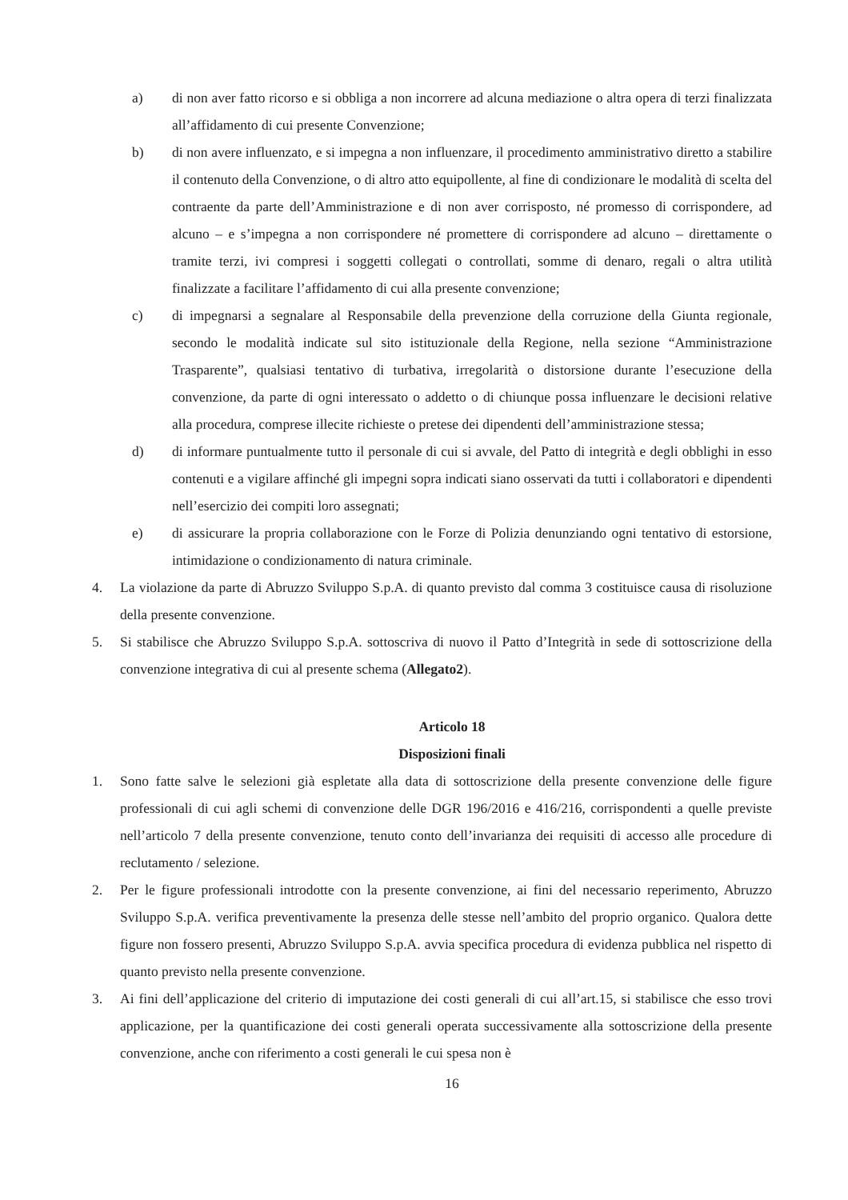a) di non aver fatto ricorso e si obbliga a non incorrere ad alcuna mediazione o altra opera di terzi finalizzata all’affidamento di cui presente Convenzione;
b) di non avere influenzato, e si impegna a non influenzare, il procedimento amministrativo diretto a stabilire il contenuto della Convenzione, o di altro atto equipollente, al fine di condizionare le modalità di scelta del contraente da parte dell’Amministrazione e di non aver corrisposto, né promesso di corrispondere, ad alcuno – e s’impegna a non corrispondere né promettere di corrispondere ad alcuno – direttamente o tramite terzi, ivi compresi i soggetti collegati o controllati, somme di denaro, regali o altra utilità finalizzate a facilitare l’affidamento di cui alla presente convenzione;
c) di impegnarsi a segnalare al Responsabile della prevenzione della corruzione della Giunta regionale, secondo le modalità indicate sul sito istituzionale della Regione, nella sezione “Amministrazione Trasparente”, qualsiasi tentativo di turbativa, irregolarità o distorsione durante l’esecuzione della convenzione, da parte di ogni interessato o addetto o di chiunque possa influenzare le decisioni relative alla procedura, comprese illecite richieste o pretese dei dipendenti dell’amministrazione stessa;
d) di informare puntualmente tutto il personale di cui si avvale, del Patto di integrità e degli obblighi in esso contenuti e a vigilare affinché gli impegni sopra indicati siano osservati da tutti i collaboratori e dipendenti nell’esercizio dei compiti loro assegnati;
e) di assicurare la propria collaborazione con le Forze di Polizia denunziando ogni tentativo di estorsione, intimidazione o condizionamento di natura criminale.
4. La violazione da parte di Abruzzo Sviluppo S.p.A. di quanto previsto dal comma 3 costituisce causa di risoluzione della presente convenzione.
5. Si stabilisce che Abruzzo Sviluppo S.p.A. sottoscriva di nuovo il Patto d’Integrità in sede di sottoscrizione della convenzione integrativa di cui al presente schema (Allegato2).
Articolo 18
Disposizioni finali
1. Sono fatte salve le selezioni già espletate alla data di sottoscrizione della presente convenzione delle figure professionali di cui agli schemi di convenzione delle DGR 196/2016 e 416/216, corrispondenti a quelle previste nell’articolo 7 della presente convenzione, tenuto conto dell’invarianza dei requisiti di accesso alle procedure di reclutamento / selezione.
2. Per le figure professionali introdotte con la presente convenzione, ai fini del necessario reperimento, Abruzzo Sviluppo S.p.A. verifica preventivamente la presenza delle stesse nell’ambito del proprio organico. Qualora dette figure non fossero presenti, Abruzzo Sviluppo S.p.A. avvia specifica procedura di evidenza pubblica nel rispetto di quanto previsto nella presente convenzione.
3. Ai fini dell’applicazione del criterio di imputazione dei costi generali di cui all’art.15, si stabilisce che esso trovi applicazione, per la quantificazione dei costi generali operata successivamente alla sottoscrizione della presente convenzione, anche con riferimento a costi generali le cui spesa non è
16